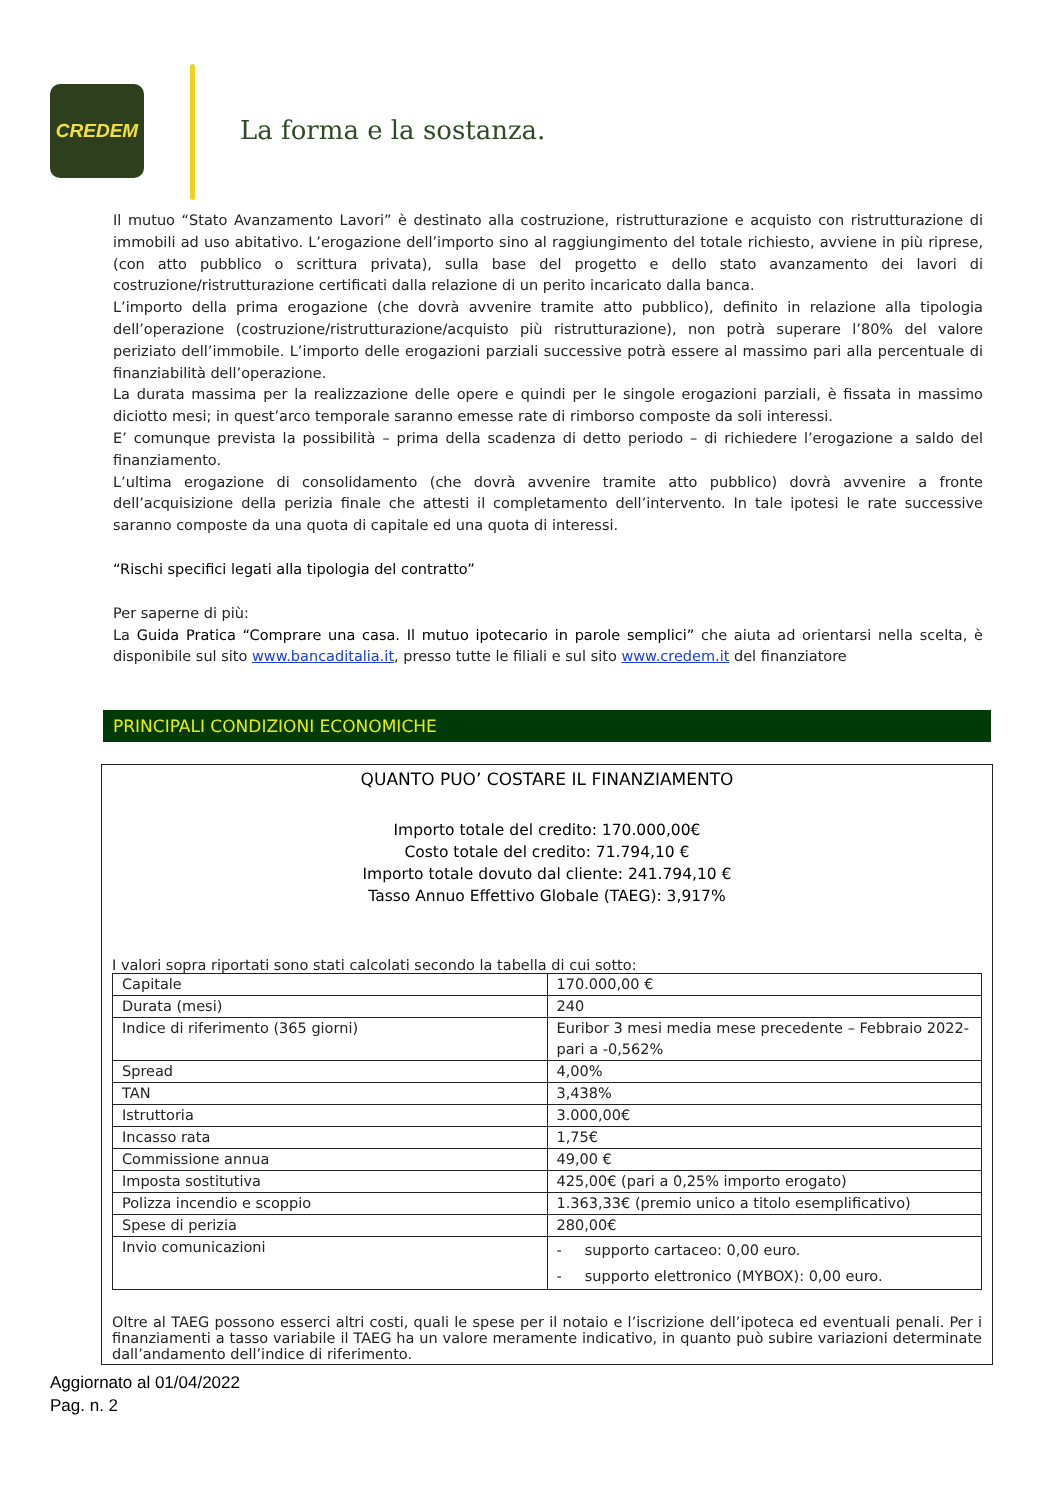CREDEM
La forma e la sostanza.
Il mutuo “Stato Avanzamento Lavori” è destinato alla costruzione, ristrutturazione e acquisto con ristrutturazione di immobili ad uso abitativo. L’erogazione dell’importo sino al raggiungimento del totale richiesto, avviene in più riprese, (con atto pubblico o scrittura privata), sulla base del progetto e dello stato avanzamento dei lavori di costruzione/ristrutturazione certificati dalla relazione di un perito incaricato dalla banca.
L’importo della prima erogazione (che dovrà avvenire tramite atto pubblico), definito in relazione alla tipologia dell’operazione (costruzione/ristrutturazione/acquisto più ristrutturazione), non potrà superare l’80% del valore periziato dell’immobile. L’importo delle erogazioni parziali successive potrà essere al massimo pari alla percentuale di finanziabilità dell’operazione.
La durata massima per la realizzazione delle opere e quindi per le singole erogazioni parziali, è fissata in massimo diciotto mesi; in quest’arco temporale saranno emesse rate di rimborso composte da soli interessi.
E’ comunque prevista la possibilità – prima della scadenza di detto periodo – di richiedere l’erogazione a saldo del finanziamento.
L’ultima erogazione di consolidamento (che dovrà avvenire tramite atto pubblico) dovrà avvenire a fronte dell’acquisizione della perizia finale che attesti il completamento dell’intervento. In tale ipotesi le rate successive saranno composte da una quota di capitale ed una quota di interessi.
“Rischi specifici legati alla tipologia del contratto”
Per saperne di più:
La Guida Pratica “Comprare una casa. Il mutuo ipotecario in parole semplici” che aiuta ad orientarsi nella scelta, è disponibile sul sito www.bancaditalia.it, presso tutte le filiali e sul sito www.credem.it del finanziatore
PRINCIPALI CONDIZIONI ECONOMICHE
QUANTO PUO’ COSTARE IL FINANZIAMENTO
Importo totale del credito: 170.000,00€
Costo totale del credito: 71.794,10 €
Importo totale dovuto dal cliente: 241.794,10 €
Tasso Annuo Effettivo Globale (TAEG): 3,917%
I valori sopra riportati sono stati calcolati secondo la tabella di cui sotto:
| Capitale | 170.000,00 € |
| Durata (mesi) | 240 |
| Indice di riferimento (365 giorni) | Euribor 3 mesi media mese precedente – Febbraio 2022- pari a -0,562% |
| Spread | 4,00% |
| TAN | 3,438% |
| Istruttoria | 3.000,00€ |
| Incasso rata | 1,75€ |
| Commissione annua | 49,00 € |
| Imposta sostitutiva | 425,00€ (pari a 0,25% importo erogato) |
| Polizza incendio e scoppio | 1.363,33€ (premio unico a titolo esemplificativo) |
| Spese di perizia | 280,00€ |
| Invio comunicazioni | - supporto cartaceo: 0,00 euro. - supporto elettronico (MYBOX): 0,00 euro. |
Oltre al TAEG possono esserci altri costi, quali le spese per il notaio e l’iscrizione dell’ipoteca ed eventuali penali. Per i finanziamenti a tasso variabile il TAEG ha un valore meramente indicativo, in quanto può subire variazioni determinate dall’andamento dell’indice di riferimento.
Aggiornato al 01/04/2022
Pag. n. 2